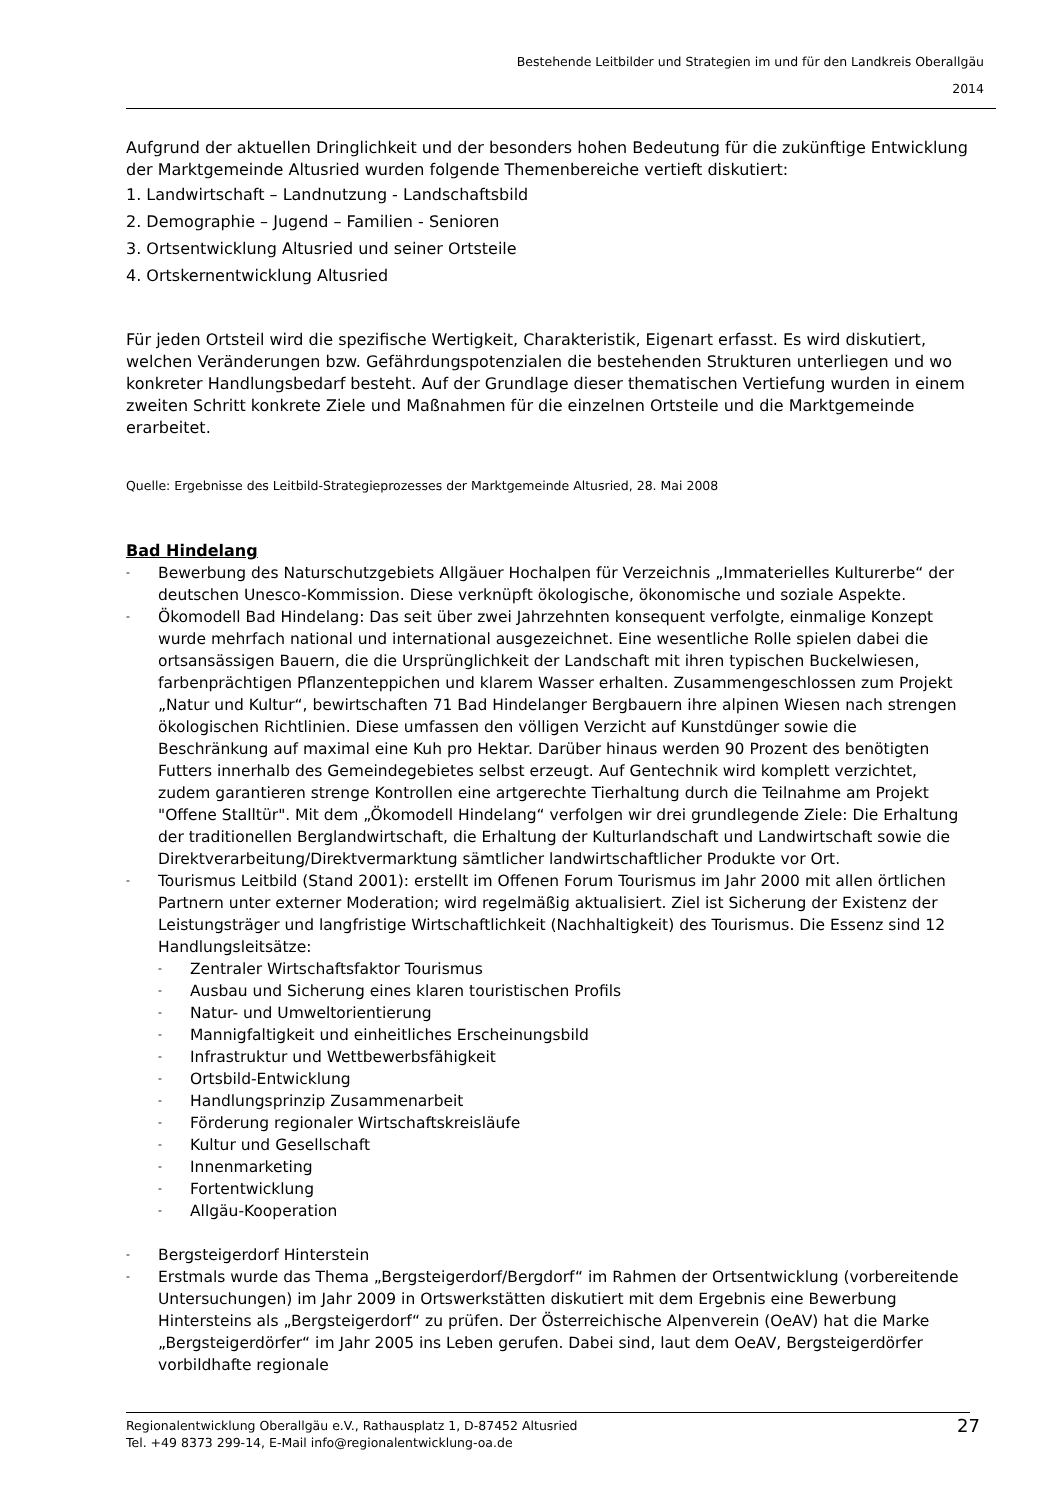Bestehende Leitbilder und Strategien im und für den Landkreis Oberallgäu
2014
Aufgrund der aktuellen Dringlichkeit und der besonders hohen Bedeutung für die zukünftige Entwicklung der Marktgemeinde Altusried wurden folgende Themenbereiche vertieft diskutiert:
1. Landwirtschaft – Landnutzung - Landschaftsbild
2. Demographie – Jugend – Familien - Senioren
3. Ortsentwicklung Altusried und seiner Ortsteile
4. Ortskernentwicklung Altusried
Für jeden Ortsteil wird die spezifische Wertigkeit, Charakteristik, Eigenart erfasst. Es wird diskutiert, welchen Veränderungen bzw. Gefährdungspotenzialen die bestehenden Strukturen unterliegen und wo konkreter Handlungsbedarf besteht. Auf der Grundlage dieser thematischen Vertiefung wurden in einem zweiten Schritt konkrete Ziele und Maßnahmen für die einzelnen Ortsteile und die Marktgemeinde erarbeitet.
Quelle: Ergebnisse des Leitbild-Strategieprozesses der Marktgemeinde Altusried, 28. Mai 2008
Bad Hindelang
- Bewerbung des Naturschutzgebiets Allgäuer Hochalpen für Verzeichnis „Immaterielles Kulturerbe“ der deutschen Unesco-Kommission. Diese verknüpft ökologische, ökonomische und soziale Aspekte.
- Ökomodell Bad Hindelang: Das seit über zwei Jahrzehnten konsequent verfolgte, einmalige Konzept wurde mehrfach national und international ausgezeichnet. Eine wesentliche Rolle spielen dabei die ortsansässigen Bauern, die die Ursprünglichkeit der Landschaft mit ihren typischen Buckelwiesen, farbenprächtigen Pflanzenteppichen und klarem Wasser erhalten. Zusammengeschlossen zum Projekt „Natur und Kultur“, bewirtschaften 71 Bad Hindelanger Bergbauern ihre alpinen Wiesen nach strengen ökologischen Richtlinien. Diese umfassen den völligen Verzicht auf Kunstdünger sowie die Beschränkung auf maximal eine Kuh pro Hektar. Darüber hinaus werden 90 Prozent des benötigten Futters innerhalb des Gemeindegebietes selbst erzeugt. Auf Gentechnik wird komplett verzichtet, zudem garantieren strenge Kontrollen eine artgerechte Tierhaltung durch die Teilnahme am Projekt "Offene Stalltür". Mit dem „Ökomodell Hindelang“ verfolgen wir drei grundlegende Ziele: Die Erhaltung der traditionellen Berglandwirtschaft, die Erhaltung der Kulturlandschaft und Landwirtschaft sowie die Direktverarbeitung/Direktvermarktung sämtlicher landwirtschaftlicher Produkte vor Ort.
- Tourismus Leitbild (Stand 2001): erstellt im Offenen Forum Tourismus im Jahr 2000 mit allen örtlichen Partnern unter externer Moderation; wird regelmäßig aktualisiert. Ziel ist Sicherung der Existenz der Leistungsträger und langfristige Wirtschaftlichkeit (Nachhaltigkeit) des Tourismus. Die Essenz sind 12 Handlungsleitsätze:
- Zentraler Wirtschaftsfaktor Tourismus
- Ausbau und Sicherung eines klaren touristischen Profils
- Natur- und Umweltorientierung
- Mannigfaltigkeit und einheitliches Erscheinungsbild
- Infrastruktur und Wettbewerbsfähigkeit
- Ortsbild-Entwicklung
- Handlungsprinzip Zusammenarbeit
- Förderung regionaler Wirtschaftskreisläufe
- Kultur und Gesellschaft
- Innenmarketing
- Fortentwicklung
- Allgäu-Kooperation
- Bergsteigerdorf Hinterstein
- Erstmals wurde das Thema „Bergsteigerdorf/Bergdorf“ im Rahmen der Ortsentwicklung (vorbereitende Untersuchungen) im Jahr 2009 in Ortswerkstätten diskutiert mit dem Ergebnis eine Bewerbung Hintersteins als „Bergsteigerdorf“ zu prüfen. Der Österreichische Alpenverein (OeAV) hat die Marke „Bergsteigerdörfer“ im Jahr 2005 ins Leben gerufen. Dabei sind, laut dem OeAV, Bergsteigerdörfer vorbildhafte regionale
27 Regionalentwicklung Oberallgäu e.V., Rathausplatz 1, D-87452 Altusried
Tel. +49 8373 299-14, E-Mail info@regionalentwicklung-oa.de